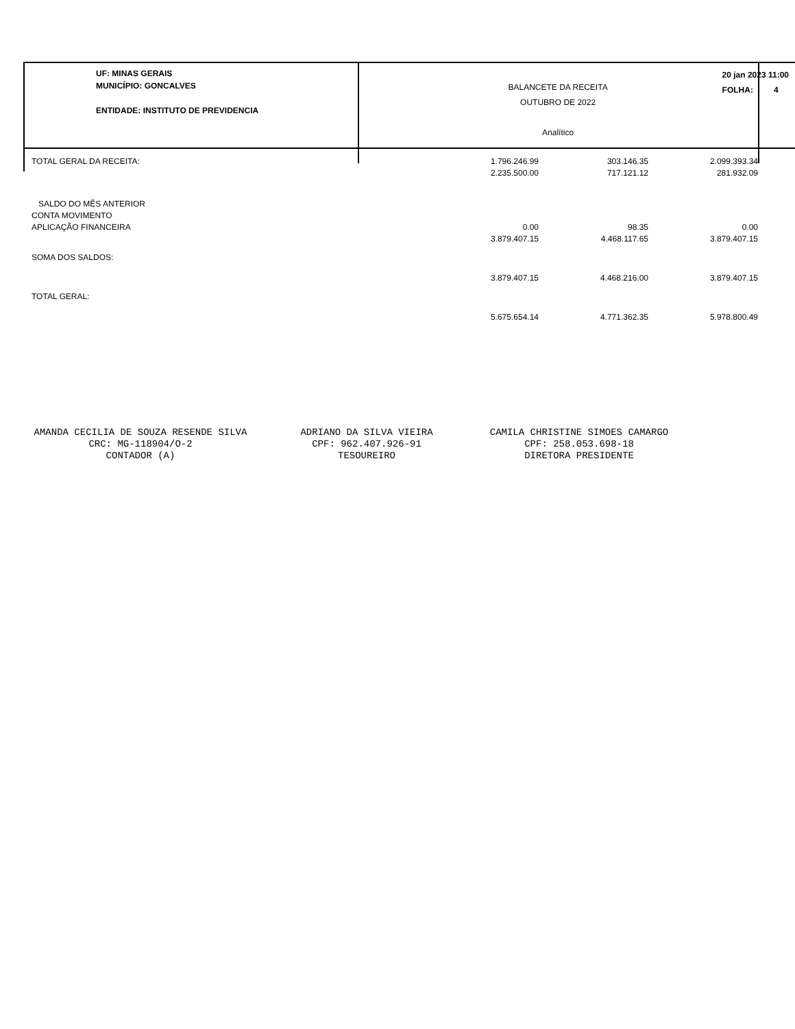UF: MINAS GERAIS
MUNICÍPIO: GONCALVES
ENTIDADE: INSTITUTO DE PREVIDENCIA
BALANCETE DA RECEITA
OUTUBRO DE 2022
Analítico
20 jan 2023 11:00
FOLHA: 4
| TOTAL GERAL DA RECEITA: | 1.796.246.99 | 303.146.35 | 2.099.393.34 |
| | 2.235.500.00 | 717.121.12 | 281.932.09 |
| SALDO DO MÊS ANTERIOR | | | |
| CONTA MOVIMENTO | | | |
| APLICAÇÃO FINANCEIRA | 0.00 | 98.35 | 0.00 |
| | 3.879.407.15 | 4.468.117.65 | 3.879.407.15 |
| SOMA DOS SALDOS: | | | |
| | 3.879.407.15 | 4.468.216.00 | 3.879.407.15 |
| TOTAL GERAL: | | | |
| | 5.675.654.14 | 4.771.362.35 | 5.978.800.49 |
AMANDA CECILIA DE SOUZA RESENDE SILVA
CRC: MG-118904/O-2
CONTADOR (A)
ADRIANO DA SILVA VIEIRA
CPF: 962.407.926-91
TESOUREIRO
CAMILA CHRISTINE SIMOES CAMARGO
CPF: 258.053.698-18
DIRETORA PRESIDENTE